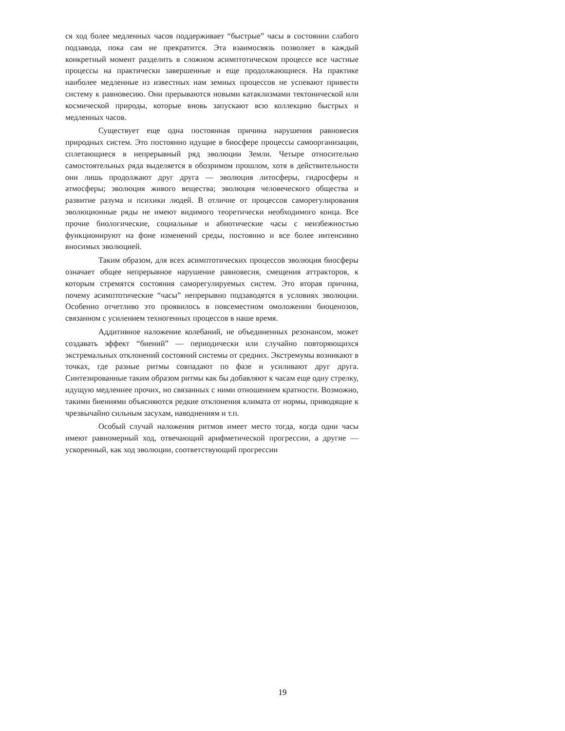ся ход более медленных часов поддерживает “быстрые” часы в состоянии слабого подзавода, пока сам не прекратится. Эта взаимосвязь позволяет в каждый конкретный момент разделить в сложном асимптотическом процессе все частные процессы на практически завершенные и еще продолжающиеся. На практике наиболее медленные из известных нам земных процессов не успевают привести систему к равновесию. Они прерываются новыми катаклизмами тектонической или космической природы, которые вновь запускают всю коллекцию быстрых и медленных часов.
Существует еще одна постоянная причина нарушения равновесия природных систем. Это постоянно идущие в биосфере процессы самоорганизации, сплетающиеся в непрерывный ряд эволюции Земли. Четыре относительно самостоятельных ряда выделяется в обозримом прошлом, хотя в действительности они лишь продолжают друг друга — эволюция литосферы, гидросферы и атмосферы; эволюция живого вещества; эволюция человеческого общества и развитие разума и психики людей. В отличие от процессов саморегулирования эволюционные ряды не имеют видимого теоретически необходимого конца. Все прочие биологические, социальные и абиотические часы с неизбежностью функционируют на фоне изменений среды, постоянно и все более интенсивно вносимых эволюцией.
Таким образом, для всех асимптотических процессов эволюция биосферы означает общее непрерывное нарушение равновесия, смещения аттракторов, к которым стремятся состояния саморегулируемых систем. Это вторая причина, почему асимптотические “часы” непрерывно подзаводятся в условиях эволюции. Особенно отчетливо это проявилось в повсеместном омоложении биоценозов, связанном с усилением техногенных процессов в наше время.
Аддитивное наложение колебаний, не объединенных резонансом, может создавать эффект “биений” — периодически или случайно повторяющихся экстремальных отклонений состояний системы от средних. Экстремумы возникают в точках, где разные ритмы совпадают по фазе и усиливают друг друга. Синтезированные таким образом ритмы как бы добавляют к часам еще одну стрелку, идущую медленнее прочих, но связанных с ними отношением кратности. Возможно, такими биениями объясняются редкие отклонения климата от нормы, приводящие к чрезвычайно сильным засухам, наводнениям и т.п.
Особый случай наложения ритмов имеет место тогда, когда одни часы имеют равномерный ход, отвечающий арифметической прогрессии, а другие — ускоренный, как ход эволюции, соответствующий прогрессии
19